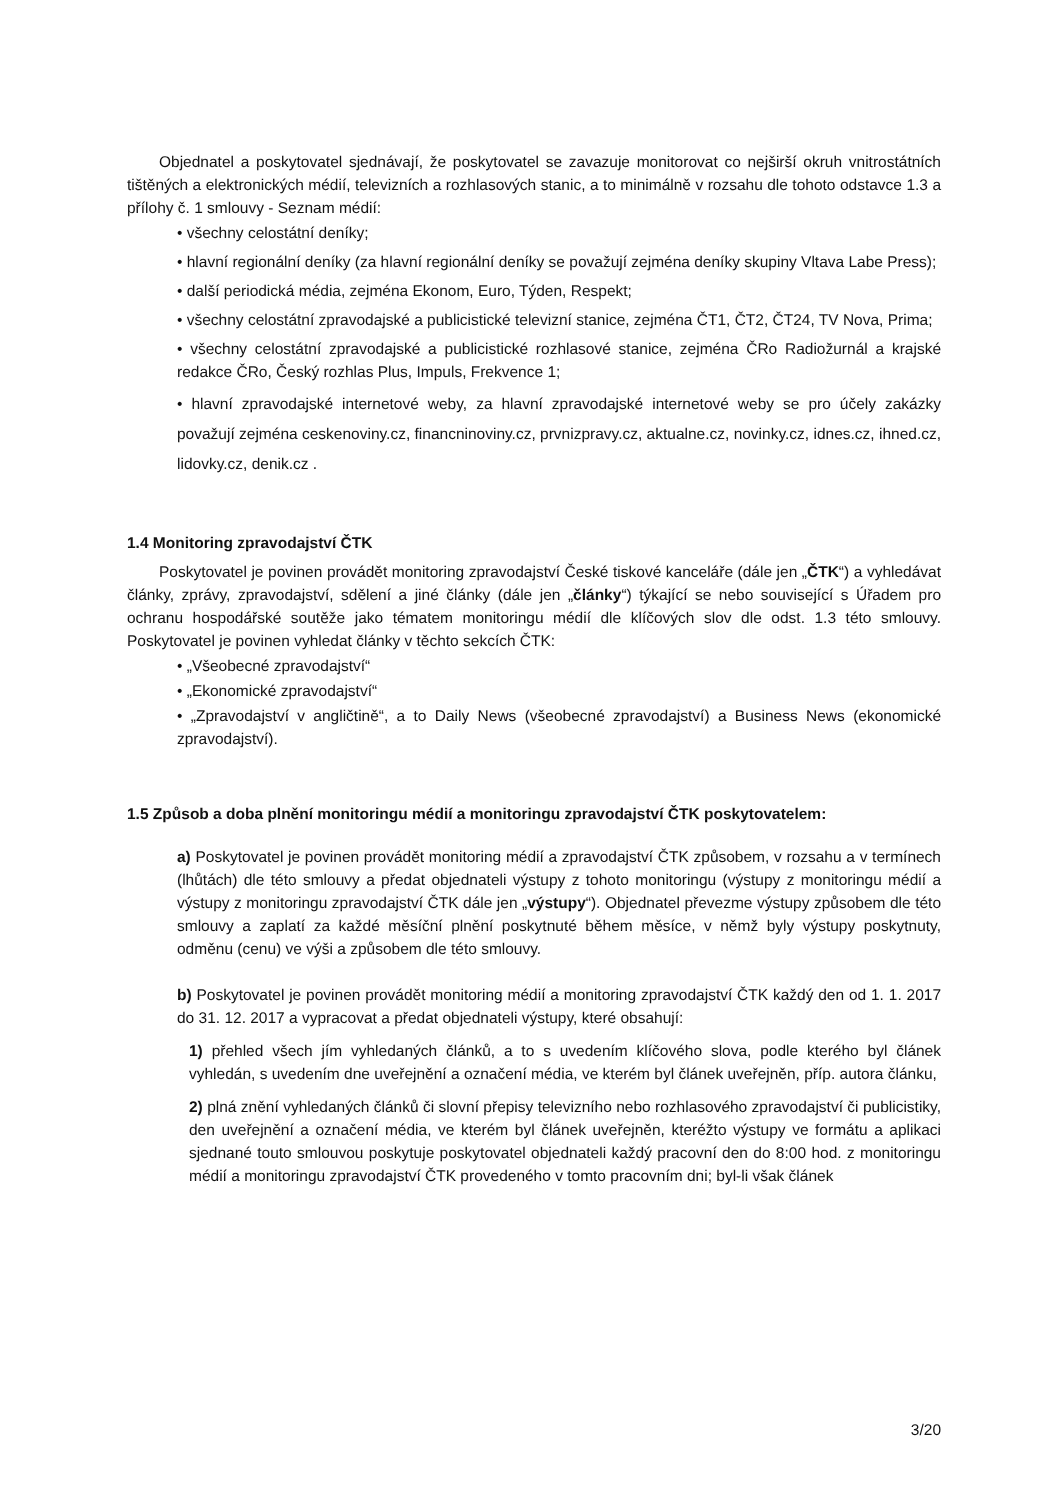Objednatel a poskytovatel sjednávají, že poskytovatel se zavazuje monitorovat co nejširší okruh vnitrostátních tištěných a elektronických médií, televizních a rozhlasových stanic, a to minimálně v rozsahu dle tohoto odstavce 1.3 a přílohy č. 1 smlouvy - Seznam médií:
• všechny celostátní deníky;
• hlavní regionální deníky (za hlavní regionální deníky se považují zejména deníky skupiny Vltava Labe Press);
• další periodická média, zejména Ekonom, Euro, Týden, Respekt;
• všechny celostátní zpravodajské a publicistické televizní stanice, zejména ČT1, ČT2, ČT24, TV Nova, Prima;
• všechny celostátní zpravodajské a publicistické rozhlasové stanice, zejména ČRo Radiožurnál a krajské redakce ČRo, Český rozhlas Plus, Impuls, Frekvence 1;
• hlavní zpravodajské internetové weby, za hlavní zpravodajské internetové weby se pro účely zakázky považují zejména ceskenoviny.cz, financninoviny.cz, prvnizpravy.cz, aktualne.cz, novinky.cz, idnes.cz, ihned.cz, lidovky.cz, denik.cz .
1.4 Monitoring zpravodajství ČTK
Poskytovatel je povinen provádět monitoring zpravodajství České tiskové kanceláře (dále jen „ČTK“) a vyhledávat články, zprávy, zpravodajství, sdělení a jiné články (dále jen „články“) týkající se nebo související s Úřadem pro ochranu hospodářské soutěže jako tématem monitoringu médií dle klíčových slov dle odst. 1.3 této smlouvy. Poskytovatel je povinen vyhledat články v těchto sekcích ČTK:
• „Všeobecné zpravodajství“
• „Ekonomické zpravodajství“
• „Zpravodajství v angličtině“, a to Daily News (všeobecné zpravodajství) a Business News (ekonomické zpravodajství).
1.5 Způsob a doba plnění monitoringu médií a monitoringu zpravodajství ČTK poskytovatelem:
a) Poskytovatel je povinen provádět monitoring médií a zpravodajství ČTK způsobem, v rozsahu a v termínech (lhůtách) dle této smlouvy a předat objednateli výstupy z tohoto monitoringu (výstupy z monitoringu médií a výstupy z monitoringu zpravodajství ČTK dále jen „výstupy“). Objednatel převezme výstupy způsobem dle této smlouvy a zaplatí za každé měsíční plnění poskytnuté během měsíce, v němž byly výstupy poskytnuty, odměnu (cenu) ve výši a způsobem dle této smlouvy.
b) Poskytovatel je povinen provádět monitoring médií a monitoring zpravodajství ČTK každý den od 1. 1. 2017 do 31. 12. 2017 a vypracovat a předat objednateli výstupy, které obsahují:
1) přehled všech jím vyhledaných článků, a to s uvedením klíčového slova, podle kterého byl článek vyhledán, s uvedením dne uveřejnění a označení média, ve kterém byl článek uveřejněn, příp. autora článku,
2) plná znění vyhledaných článků či slovní přepisy televizního nebo rozhlasového zpravodajství či publicistiky, den uveřejnění a označení média, ve kterém byl článek uveřejněn, kteréžto výstupy ve formátu a aplikaci sjednané touto smlouvou poskytuje poskytovatel objednateli každý pracovní den do 8:00 hod. z monitoringu médií a monitoringu zpravodajství ČTK provedeného v tomto pracovním dni; byl-li však článek
3/20